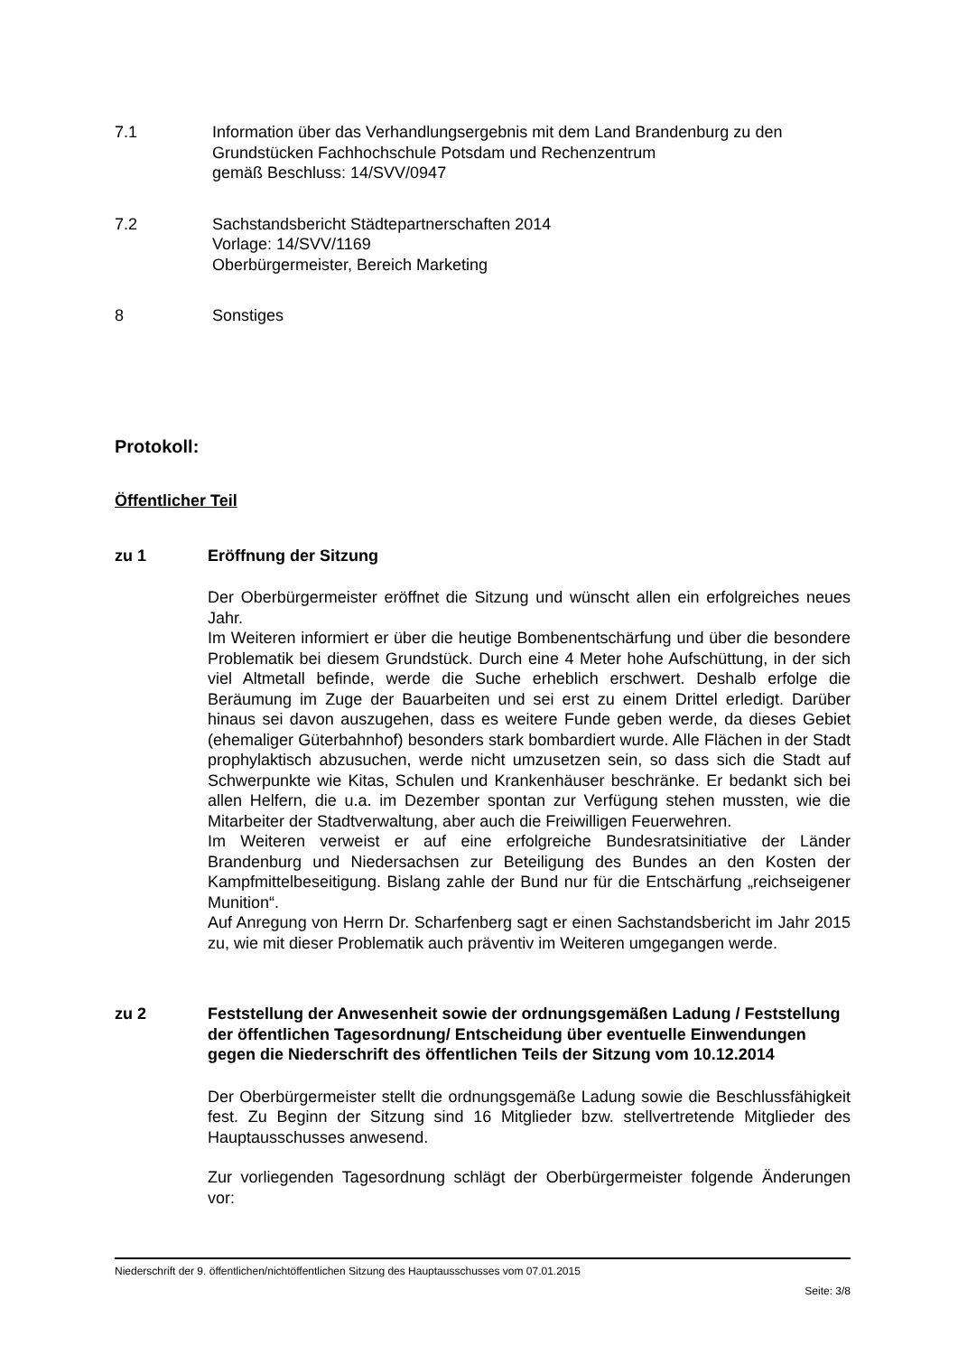7.1 Information über das Verhandlungsergebnis mit dem Land Brandenburg zu den Grundstücken Fachhochschule Potsdam und Rechenzentrum
gemäß Beschluss: 14/SVV/0947
7.2 Sachstandsbericht Städtepartnerschaften 2014
Vorlage: 14/SVV/1169
Oberbürgermeister, Bereich Marketing
8 Sonstiges
Protokoll:
Öffentlicher Teil
zu 1 Eröffnung der Sitzung
Der Oberbürgermeister eröffnet die Sitzung und wünscht allen ein erfolgreiches neues Jahr.
Im Weiteren informiert er über die heutige Bombenentschärfung und über die besondere Problematik bei diesem Grundstück. Durch eine 4 Meter hohe Aufschüttung, in der sich viel Altmetall befinde, werde die Suche erheblich erschwert. Deshalb erfolge die Beräumung im Zuge der Bauarbeiten und sei erst zu einem Drittel erledigt. Darüber hinaus sei davon auszugehen, dass es weitere Funde geben werde, da dieses Gebiet (ehemaliger Güterbahnhof) besonders stark bombardiert wurde. Alle Flächen in der Stadt prophylaktisch abzusuchen, werde nicht umzusetzen sein, so dass sich die Stadt auf Schwerpunkte wie Kitas, Schulen und Krankenhäuser beschränke. Er bedankt sich bei allen Helfern, die u.a. im Dezember spontan zur Verfügung stehen mussten, wie die Mitarbeiter der Stadtverwaltung, aber auch die Freiwilligen Feuerwehren.
Im Weiteren verweist er auf eine erfolgreiche Bundesratsinitiative der Länder Brandenburg und Niedersachsen zur Beteiligung des Bundes an den Kosten der Kampfmittelbeseitigung. Bislang zahle der Bund nur für die Entschärfung „reichseigener Munition“.
Auf Anregung von Herrn Dr. Scharfenberg sagt er einen Sachstandsbericht im Jahr 2015 zu, wie mit dieser Problematik auch präventiv im Weiteren umgegangen werde.
zu 2 Feststellung der Anwesenheit sowie der ordnungsgemäßen Ladung / Feststellung der öffentlichen Tagesordnung/ Entscheidung über eventuelle Einwendungen gegen die Niederschrift des öffentlichen Teils der Sitzung vom 10.12.2014
Der Oberbürgermeister stellt die ordnungsgemäße Ladung sowie die Beschlussfähigkeit fest. Zu Beginn der Sitzung sind 16 Mitglieder bzw. stellvertretende Mitglieder des Hauptausschusses anwesend.
Zur vorliegenden Tagesordnung schlägt der Oberbürgermeister folgende Änderungen vor:
Niederschrift der 9. öffentlichen/nichtöffentlichen Sitzung des Hauptausschusses vom 07.01.2015
Seite: 3/8